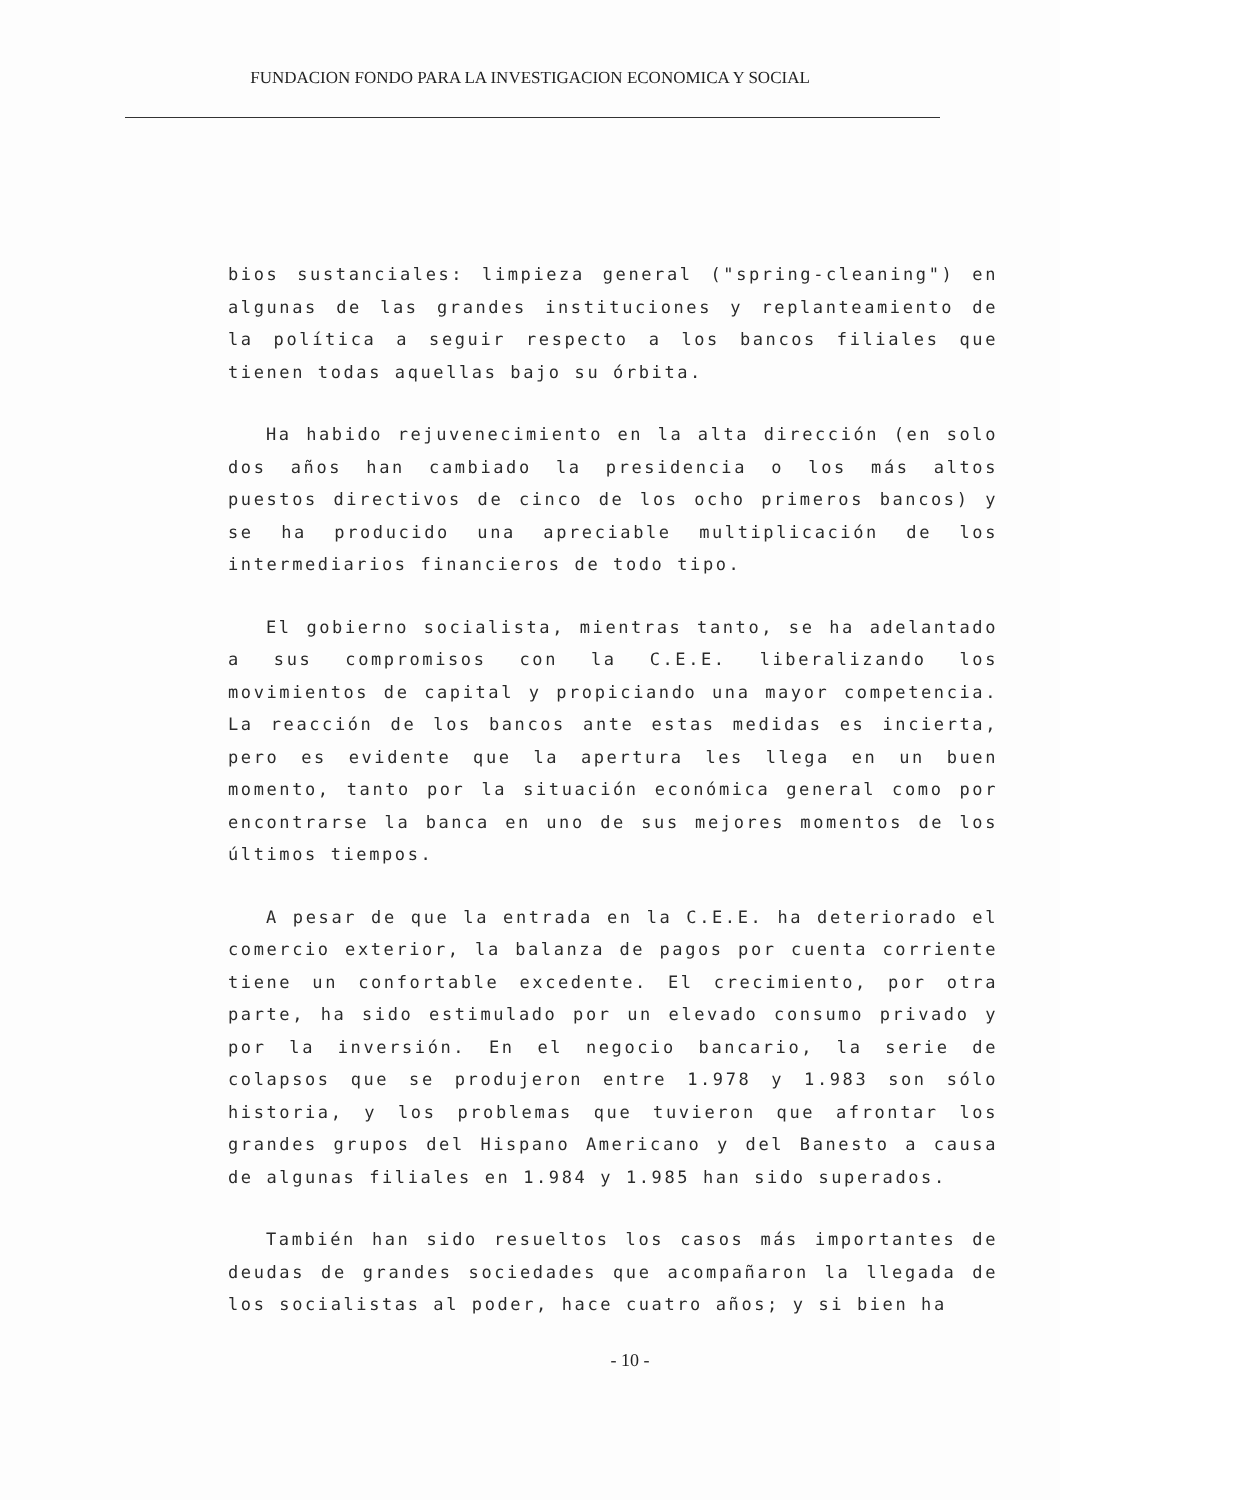FUNDACION FONDO PARA LA INVESTIGACION ECONOMICA Y SOCIAL
bios sustanciales: limpieza general ("spring-cleaning") en algunas de las grandes instituciones y replanteamiento de la política a seguir respecto a los bancos filiales que tienen todas aquellas bajo su órbita.
Ha habido rejuvenecimiento en la alta dirección (en solo dos años han cambiado la presidencia o los más altos puestos directivos de cinco de los ocho primeros bancos) y se ha producido una apreciable multiplicación de los intermediarios financieros de todo tipo.
El gobierno socialista, mientras tanto, se ha adelantado a sus compromisos con la C.E.E. liberalizando los movimientos de capital y propiciando una mayor competencia. La reacción de los bancos ante estas medidas es incierta, pero es evidente que la apertura les llega en un buen momento, tanto por la situación económica general como por encontrarse la banca en uno de sus mejores momentos de los últimos tiempos.
A pesar de que la entrada en la C.E.E. ha deteriorado el comercio exterior, la balanza de pagos por cuenta corriente tiene un confortable excedente. El crecimiento, por otra parte, ha sido estimulado por un elevado consumo privado y por la inversión. En el negocio bancario, la serie de colapsos que se produjeron entre 1.978 y 1.983 son sólo historia, y los problemas que tuvieron que afrontar los grandes grupos del Hispano Americano y del Banesto a causa de algunas filiales en 1.984 y 1.985 han sido superados.
También han sido resueltos los casos más importantes de deudas de grandes sociedades que acompañaron la llegada de los socialistas al poder, hace cuatro años; y si bien ha
- 10 -